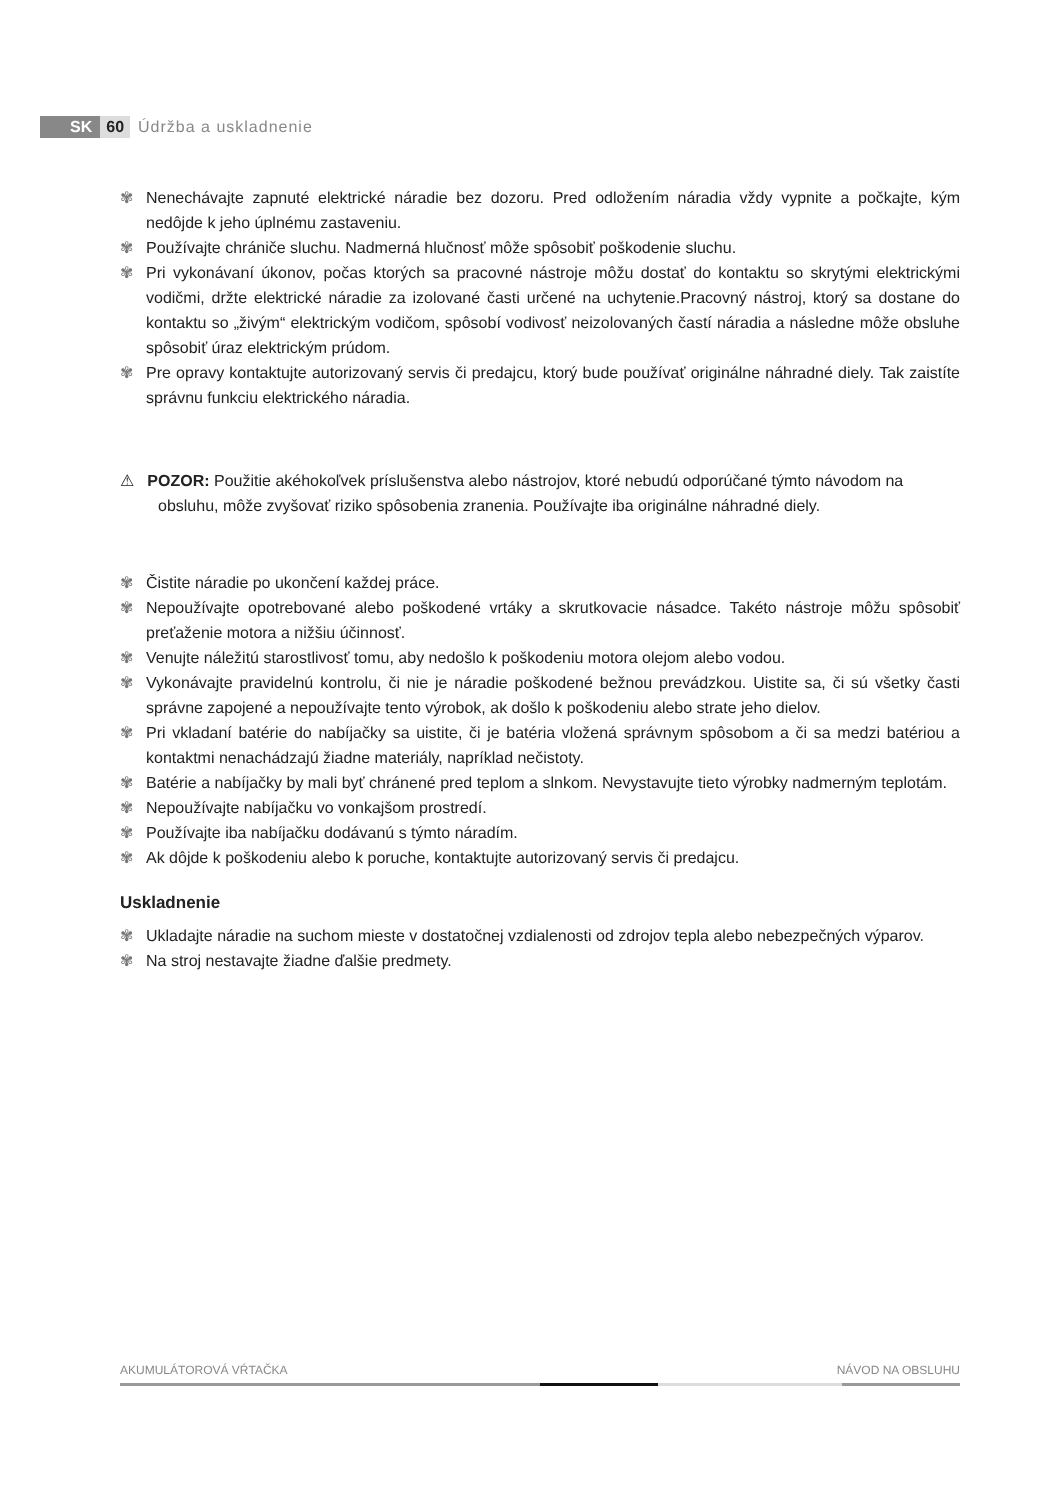SK 60 Údržba a uskladnenie
✾ Nenechávajte zapnuté elektrické náradie bez dozoru. Pred odložením náradia vždy vypnite a počkajte, kým nedôjde k jeho úplnému zastaveniu.
✾ Používajte chrániče sluchu. Nadmerná hlučnosť môže spôsobiť poškodenie sluchu.
✾ Pri vykonávaní úkonov, počas ktorých sa pracovné nástroje môžu dostať do kontaktu so skrytými elektrickými vodičmi, držte elektrické náradie za izolované časti určené na uchytenie.Pracovný nástroj, ktorý sa dostane do kontaktu so „živým“ elektrickým vodičom, spôsobí vodivosť neizolovaných častí náradia a následne môže obsluhe spôsobiť úraz elektrickým prúdom.
✾ Pre opravy kontaktujte autorizovaný servis či predajcu, ktorý bude používať originálne náhradné diely. Tak zaistíte správnu funkciu elektrického náradia.
⚠ POZOR: Použitie akéhokoľvek príslušenstva alebo nástrojov, ktoré nebudú odporúčané týmto návodom na obsluhu, môže zvyšovať riziko spôsobenia zranenia. Používajte iba originálne náhradné diely.
✾ Čistite náradie po ukončení každej práce.
✾ Nepoužívajte opotrebované alebo poškodené vrtáky a skrutkovacie násadce. Takéto nástroje môžu spôsobiť preťaženie motora a nižšiu účinnosť.
✾ Venujte náležitú starostlivosť tomu, aby nedošlo k poškodeniu motora olejom alebo vodou.
✾ Vykonávajte pravidelnú kontrolu, či nie je náradie poškodené bežnou prevádzkou. Uistite sa, či sú všetky časti správne zapojené a nepoužívajte tento výrobok, ak došlo k poškodeniu alebo strate jeho dielov.
✾ Pri vkladaní batérie do nabíjačky sa uistite, či je batéria vložená správnym spôsobom a či sa medzi batériou a kontaktmi nenachádzajú žiadne materiály, napríklad nečistoty.
✾ Batérie a nabíjačky by mali byť chránené pred teplom a slnkom. Nevystavujte tieto výrobky nadmerným teplotám.
✾ Nepoužívajte nabíjačku vo vonkajšom prostredí.
✾ Používajte iba nabíjačku dodávanú s týmto náradím.
✾ Ak dôjde k poškodeniu alebo k poruche, kontaktujte autorizovaný servis či predajcu.
Uskladnenie
✾ Ukladajte náradie na suchom mieste v dostatočnej vzdialenosti od zdrojov tepla alebo nebezpečných výparov.
✾ Na stroj nestavajte žiadne ďalšie predmety.
AKUMULÁTOROVÁ VŔTAČKA NÁVOD NA OBSLUHU